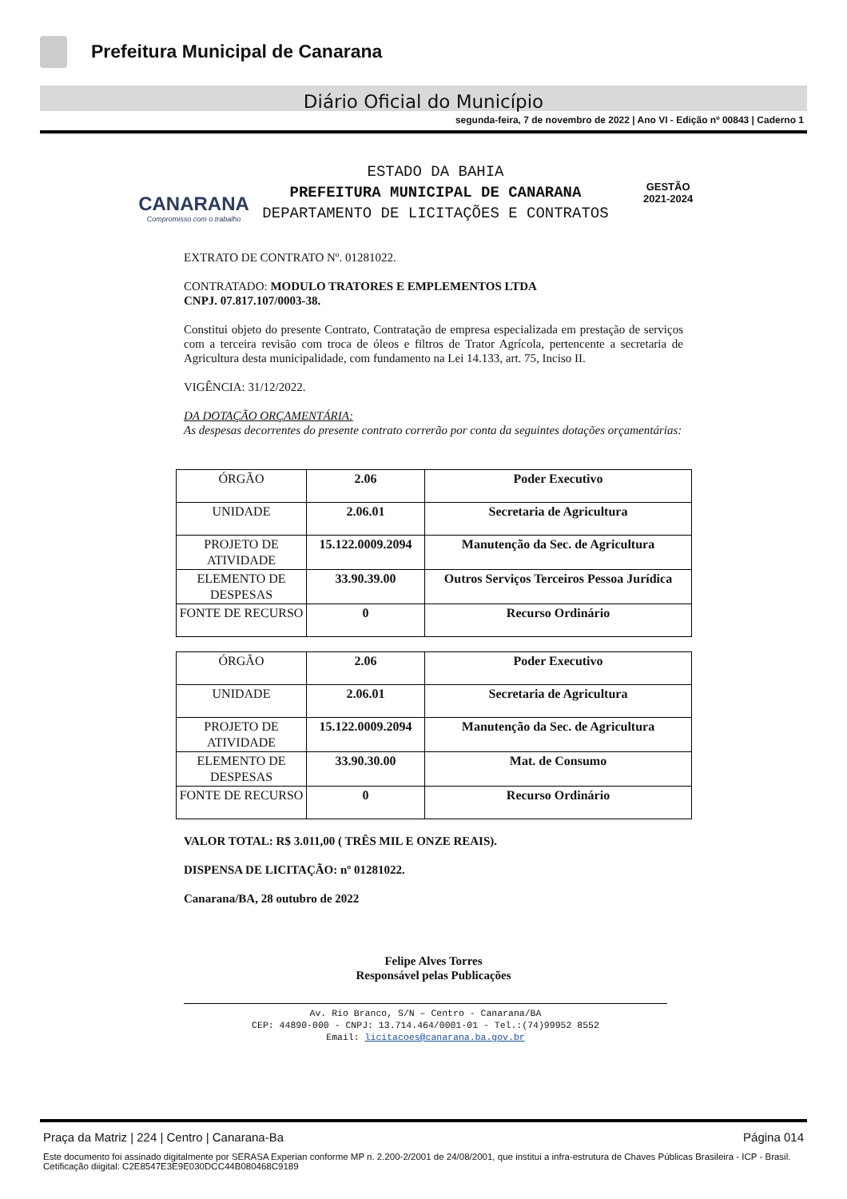Prefeitura Municipal de Canarana
Diário Oficial do Município
segunda-feira, 7 de novembro de 2022 | Ano VI - Edição nº 00843 | Caderno 1
CANARANA
Compromisso com o trabalho
ESTADO DA BAHIA
PREFEITURA MUNICIPAL DE CANARANA
DEPARTAMENTO DE LICITAÇÕES E CONTRATOS
GESTÃO
2021-2024
EXTRATO DE CONTRATO Nº. 01281022.
CONTRATADO: MODULO TRATORES E EMPLEMENTOS LTDA
CNPJ. 07.817.107/0003-38.
Constitui objeto do presente Contrato, Contratação de empresa especializada em prestação de serviços com a terceira revisão com troca de óleos e filtros de Trator Agrícola, pertencente a secretaria de Agricultura desta municipalidade, com fundamento na Lei 14.133, art. 75, Inciso II.
VIGÊNCIA: 31/12/2022.
DA DOTAÇÃO ORÇAMENTÁRIA:
As despesas decorrentes do presente contrato correrão por conta da seguintes dotações orçamentárias:
| ÓRGÃO | 2.06 | Poder Executivo |
| UNIDADE | 2.06.01 | Secretaria de Agricultura |
| PROJETO DE ATIVIDADE | 15.122.0009.2094 | Manutenção da Sec. de Agricultura |
| ELEMENTO DE DESPESAS | 33.90.39.00 | Outros Serviços Terceiros Pessoa Jurídica |
| FONTE DE RECURSO | 0 | Recurso Ordinário |
| ÓRGÃO | 2.06 | Poder Executivo |
| UNIDADE | 2.06.01 | Secretaria de Agricultura |
| PROJETO DE ATIVIDADE | 15.122.0009.2094 | Manutenção da Sec. de Agricultura |
| ELEMENTO DE DESPESAS | 33.90.30.00 | Mat. de Consumo |
| FONTE DE RECURSO | 0 | Recurso Ordinário |
VALOR TOTAL: R$ 3.011,00 ( TRÊS MIL E ONZE REAIS).
DISPENSA DE LICITAÇÃO: nº 01281022.
Canarana/BA, 28 outubro de 2022
Felipe Alves Torres
Responsável pelas Publicações
Av. Rio Branco, S/N – Centro - Canarana/BA
CEP: 44890-000 - CNPJ: 13.714.464/0001-01 - Tel.:(74)99952 8552
Email: licitacoes@canarana.ba.gov.br
Praça da Matriz | 224 | Centro | Canarana-Ba Página 014
Este documento foi assinado digitalmente por SERASA Experian conforme MP n. 2.200-2/2001 de 24/08/2001, que institui a infra-estrutura de Chaves Públicas Brasileira - ICP - Brasil. Cetificação diigital: C2E8547E3E9E030DCC44B080468C9189